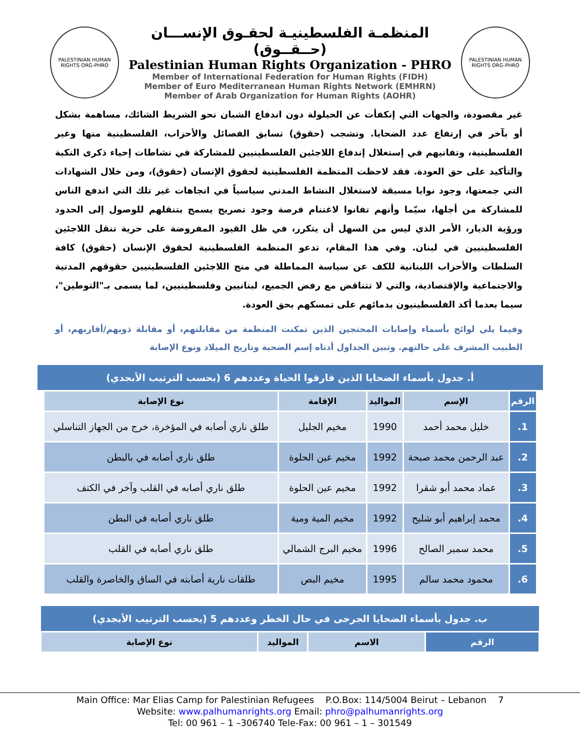PALESTINIAN HUMAN RIGHTS ORG-PHRO
المنظمـة الفلسطينيـة لحقـوق الإنســـان (حــقــوق)
Palestinian Human Rights Organization - PHRO
Member of International Federation for Human Rights (FIDH)
Member of Euro Mediterranean Human Rights Network (EMHRN)
Member of Arab Organization for Human Rights (AOHR)
PALESTINIAN HUMAN RIGHTS ORG-PHRO
غير مقصودة، والجهات التي إنكفأت عن الحيلولة دون اندفاع الشبان نحو الشريط الشائك، مساهمة بشكل أو بآخر في إرتفاع عدد الضحايا. وتشجب (حقوق) تسابق الفصائل والأحزاب، الفلسطينية منها وغير الفلسطينية، وتفانيهم في إستغلال إندفاع اللاجئين الفلسطينيين للمشاركة في نشاطات إحياء ذكرى النكبة والتأكيد على حق العودة. فقد لاحظت المنظمة الفلسطينية لحقوق الإنسان (حقوق)، ومن خلال الشهادات التي جمعتها، وجود نوايا مسبقة لاستغلال النشاط المدني سياسياً في اتجاهات غير تلك التي اندفع الناس للمشاركة من أجلها، سيّما وأنهم تفانوا لاغتنام فرصة وجود تصريح يسمح بتنقلهم للوصول إلى الحدود ورؤية الديار، الأمر الذي ليس من السهل أن يتكرر، في ظل القيود المفروضة على حرية تنقل اللاجئين الفلسطينيين في لبنان. وفي هذا المقام، تدعو المنظمة الفلسطينية لحقوق الإنسان (حقوق) كافة السلطات والأحزاب اللبنانية للكف عن سياسة المماطلة في منح اللاجئين الفلسطينيين حقوقهم المدنية والاجتماعية والإقتصادية، والتي لا تتناقض مع رفض الجميع، لبنانيين وفلسطينيين، لما يسمى بـ"التوطين"، سيما بعدما أكد الفلسطينيون بدمائهم على تمسكهم بحق العودة.
وفيما يلي لوائح بأسماء وإصابات المحتجين الذين تمكنت المنظمة من مقابلتهم، أو مقابلة ذويهم/أقاربهم، أو الطبيب المشرف على حالتهم. وتبين الجداول أدناه إسم الضحية وتاريخ الميلاد ونوع الإصابة
أ. جدول بأسماء الضحايا الذين فارقوا الحياة وعددهم 6 (بحسب الترتيب الأبجدي)
| الرقم | الإسم | المواليد | الإقامة | نوع الإصابة |
| --- | --- | --- | --- | --- |
| 1. | خليل محمد أحمد | 1990 | مخيم الجليل | طلق ناري أصابه في المؤخرة، خرج من الجهاز التناسلي |
| 2. | عبد الرحمن محمد صبحة | 1992 | مخيم عين الحلوة | طلق ناري أصابه في بالبطن |
| 3. | عماد محمد أبو شقرا | 1992 | مخيم عين الحلوة | طلق ناري أصابه في القلب وآخر في الكتف |
| 4. | محمد إبراهيم أبو شليح | 1992 | مخيم المية ومية | طلق ناري أصابه في البطن |
| 5. | محمد سمير الصالح | 1996 | مخيم البرج الشمالي | طلق ناري أصابه في القلب |
| 6. | محمود محمد سالم | 1995 | مخيم البص | طلقات نارية أصابته في الساق والخاصرة والقلب |
ب. جدول بأسماء الضحايا الجرحى في حال الخطر وعددهم 5 (بحسب الترتيب الأبجدي)
| الرقم | الاسم | المواليد | نوع الإصابة |
| --- | --- | --- | --- |
Main Office: Mar Elias Camp for Palestinian Refugees P.O.Box: 114/5004 Beirut – Lebanon 7
Website: www.palhumanrights.org Email: phro@palhumanrights.org
Tel: 00 961 – 1 –306740 Tele-Fax: 00 961 – 1 – 301549